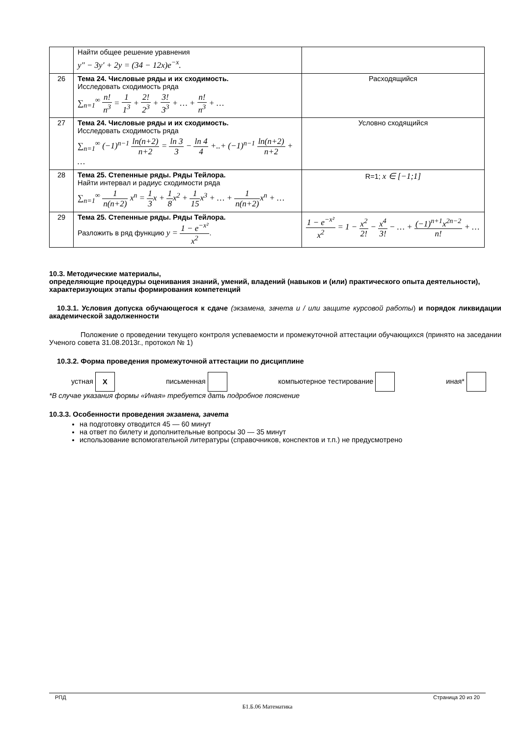| | Найти общее решение уравнения y″ − 3y′ + 2y = (34 − 12x)e<sup>−x</sup>. | |
| 26 | Тема 24. Числовые ряды и их сходимость. Исследовать сходимость ряда ∑<sub>n=1</sub><sup>∞</sup> n! n<sup>3</sup> = 1 1<sup>3</sup> + 2! 2<sup>3</sup> + 3! 3<sup>3</sup> + … + n! n<sup>3</sup> + … | Расходящийся |
| 27 | Тема 24. Числовые ряды и их сходимость. Исследовать сходимость ряда ∑<sub>n=1</sub><sup>∞</sup> (−1)<sup>n−1</sup> ln(n+2) n+2 = ln 3 3 − ln 4 4 +..+ (−1)<sup>n−1</sup> ln(n+2) n+2 + … | Условно сходящийся |
| 28 | Тема 25. Степенные ряды. Ряды Тейлора. Найти интервал и радиус сходимости ряда ∑<sub>n=1</sub><sup>∞</sup> 1 n(n+2) x<sup>n</sup> = 1 3 x + 1 8 x<sup>2</sup> + 1 15 x<sup>3</sup> + … + 1 n(n+2) x<sup>n</sup> + … | R=1; x ∈ [−1;1] |
| 29 | Тема 25. Степенные ряды. Ряды Тейлора. Разложить в ряд функцию y = 1 − e<sup>−x²</sup> x<sup>2</sup> . | 1 − e<sup>−x²</sup> x<sup>2</sup> = 1 − x<sup>2</sup> 2! − x<sup>4</sup> 3! − … + (−1)<sup>n+1</sup>x<sup>2n−2</sup> n! + … |
10.3. Методические материалы,
определяющие процедуры оценивания знаний, умений, владений (навыков и (или) практического опыта деятельности), характеризующих этапы формирования компетенций
10.3.1. Условия допуска обучающегося к сдаче (экзамена, зачета и / или защите курсовой работы) и порядок ликвидации академической задолженности
Положение о проведении текущего контроля успеваемости и промежуточной аттестации обучающихся (принято на заседании Ученого совета 31.08.2013г., протокол № 1)
10.3.2. Форма проведения промежуточной аттестации по дисциплине
устная X письменная компьютерное тестирование иная*
*В случае указания формы «Иная» требуется дать подробное пояснение
10.3.3. Особенности проведения экзамена, зачета
на подготовку отводится 45 — 60 минут
на ответ по билету и дополнительные вопросы 30 — 35 минут
использование вспомогательной литературы (справочников, конспектов и т.п.) не предусмотрено
РПД Страница 20 из 20
Б1.Б.06 Математика